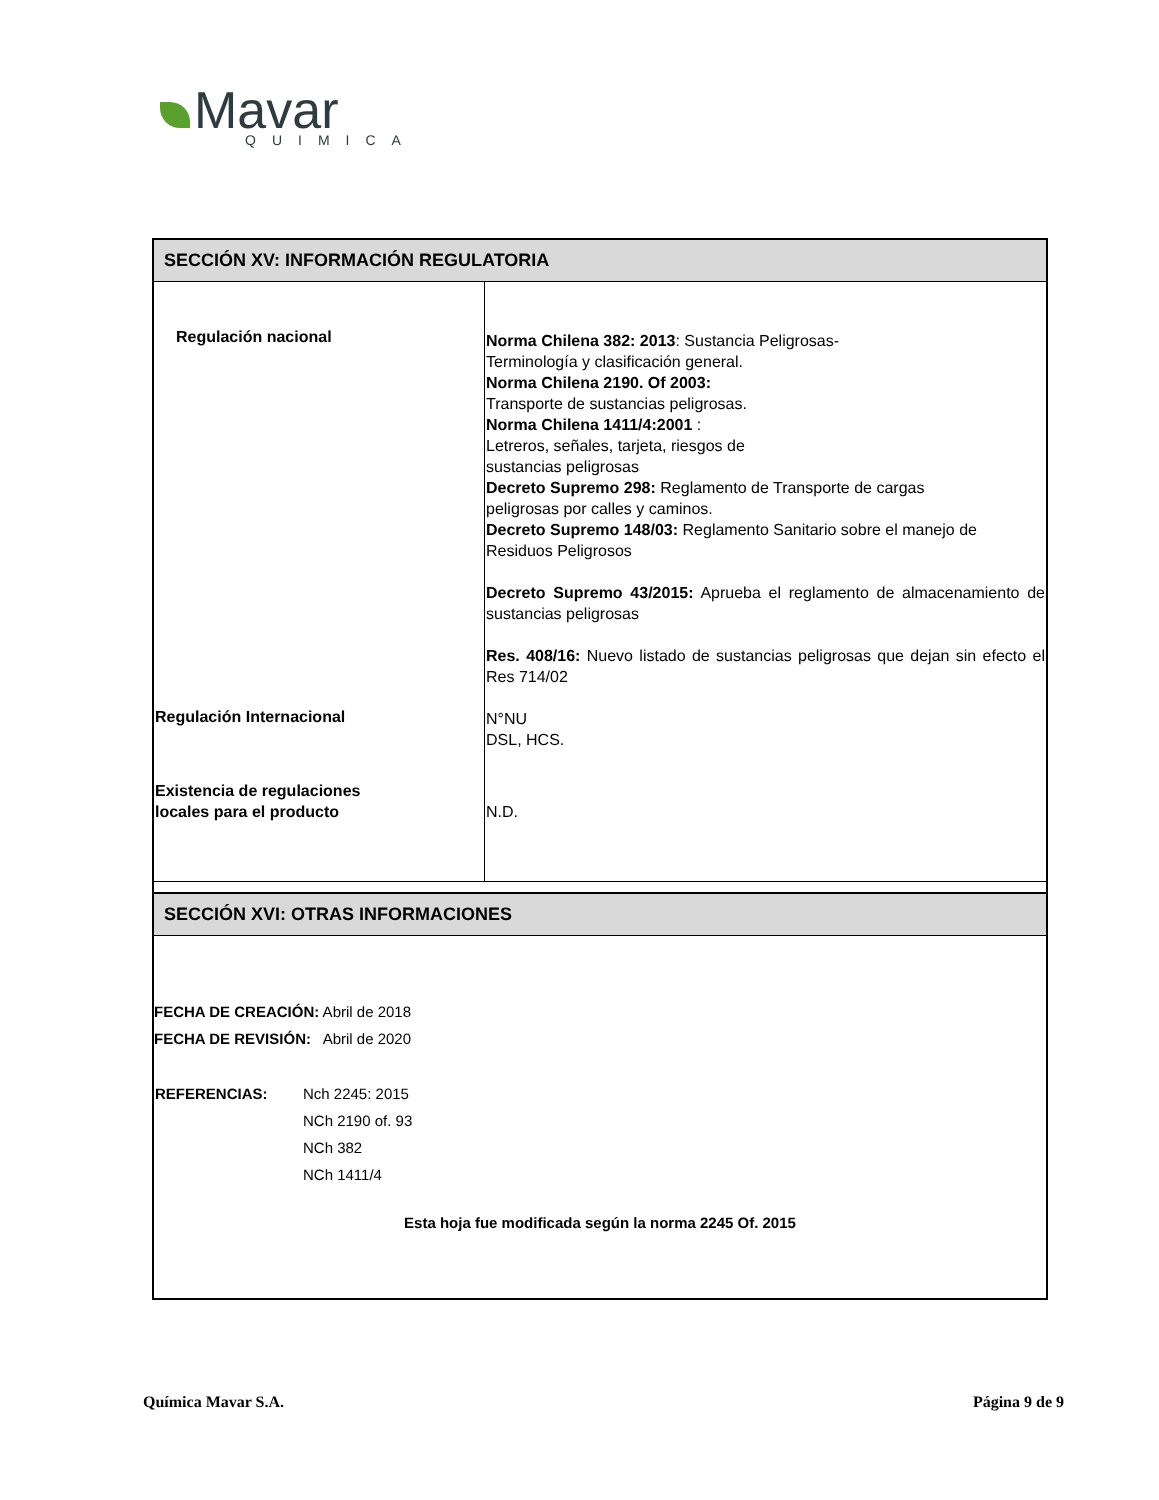Mavar
QUIMICA
SECCIÓN XV: INFORMACIÓN REGULATORIA
| Regulación nacional | Norma Chilena 382: 2013 : Sustancia Peligrosas- Terminología y clasificación general. Norma Chilena 2190. Of 2003: Transporte de sustancias peligrosas. Norma Chilena 1411/4:2001 : Letreros, señales, tarjeta, riesgos de sustancias peligrosas Decreto Supremo 298: Reglamento de Transporte de cargas peligrosas por calles y caminos. Decreto Supremo 148/03: Reglamento Sanitario sobre el manejo de Residuos Peligrosos Decreto Supremo 43/2015: Aprueba el reglamento de almacenamiento de sustancias peligrosas Res. 408/16: Nuevo listado de sustancias peligrosas que dejan sin efecto el Res 714/02 |
| Regulación Internacional | N°NU DSL, HCS. |
| Existencia de regulaciones locales para el producto | N.D. |
SECCIÓN XVI: OTRAS INFORMACIONES
FECHA DE CREACIÓN: Abril de 2018
FECHA DE REVISIÓN: Abril de 2020
| REFERENCIAS: | Nch 2245: 2015 NCh 2190 of. 93 NCh 382 NCh 1411/4 |
Esta hoja fue modificada según la norma 2245 Of. 2015
Química Mavar S.A. Página 9 de 9